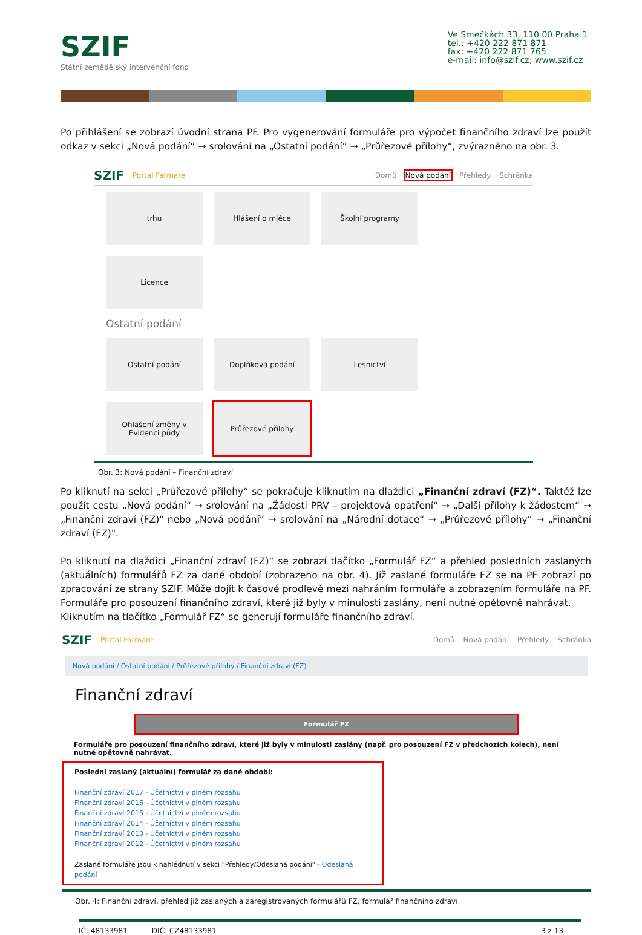SZIF
Státní zemědělský intervenční fond
Ve Smečkách 33, 110 00 Praha 1
tel.: +420 222 871 871
fax: +420 222 871 765
e-mail: info@szif.cz; www.szif.cz
Po přihlášení se zobrazí úvodní strana PF. Pro vygenerování formuláře pro výpočet finančního zdraví lze použít odkaz v sekci „Nová podání“ → srolování na „Ostatní podání“ → „Průřezové přílohy“, zvýrazněno na obr. 3.
SZIF Portal Farmare Domů Nová podání Přehledy Schránka
trhu
Hlášení o mléce
Školní programy
Licence
Ostatní podání
Ostatní podání
Doplňková podání
Lesnictví
Ohlášení změny v Evidenci půdy
Průřezové přílohy
Obr. 3: Nová podání – Finanční zdraví
Po kliknutí na sekci „Průřezové přílohy“ se pokračuje kliknutím na dlaždici „Finanční zdraví (FZ)“. Taktéž lze použít cestu „Nová podání“ → srolování na „Žádosti PRV – projektová opatření“ → „Další přílohy k žádostem“ → „Finanční zdraví (FZ)" nebo „Nová podání“ → srolování na „Národní dotace“ → „Průřezové přílohy“ → „Finanční zdraví (FZ)".
Po kliknutí na dlaždici „Finanční zdraví (FZ)“ se zobrazí tlačítko „Formulář FZ“ a přehled posledních zaslaných (aktuálních) formulářů FZ za dané období (zobrazeno na obr. 4). Již zaslané formuláře FZ se na PF zobrazí po zpracování ze strany SZIF. Může dojít k časové prodlevě mezi nahráním formuláře a zobrazením formuláře na PF. Formuláře pro posouzení finančního zdraví, které již byly v minulosti zaslány, není nutné opětovně nahrávat.
Kliknutím na tlačítko „Formulář FZ“ se generují formuláře finančního zdraví.
SZIF Portal Farmare Domů Nová podání Přehledy Schránka
Nová podání / Ostatní podání / Průřezové přílohy / Finanční zdraví (FZ)
Finanční zdraví
Formulář FZ
Formuláře pro posouzení finančního zdraví, které již byly v minulosti zaslány (např. pro posouzení FZ v předchozích kolech), není nutné opětovně nahrávat.
Poslední zaslaný (aktuální) formulář za dané období:
Finanční zdraví 2017 - Účetnictví v plném rozsahu
Finanční zdraví 2016 - Účetnictví v plném rozsahu
Finanční zdraví 2015 - Účetnictví v plném rozsahu
Finanční zdraví 2014 - Účetnictví v plném rozsahu
Finanční zdraví 2013 - Účetnictví v plném rozsahu
Finanční zdraví 2012 - Účetnictví v plném rozsahu
Zaslané formuláře jsou k nahlédnutí v sekci "Přehledy/Odeslaná podání" - Odeslaná podání
Obr. 4: Finanční zdraví, přehled již zaslaných a zaregistrovaných formulářů FZ, formulář finančního zdraví
IČ: 48133981 DIČ: CZ48133981 3 z 13